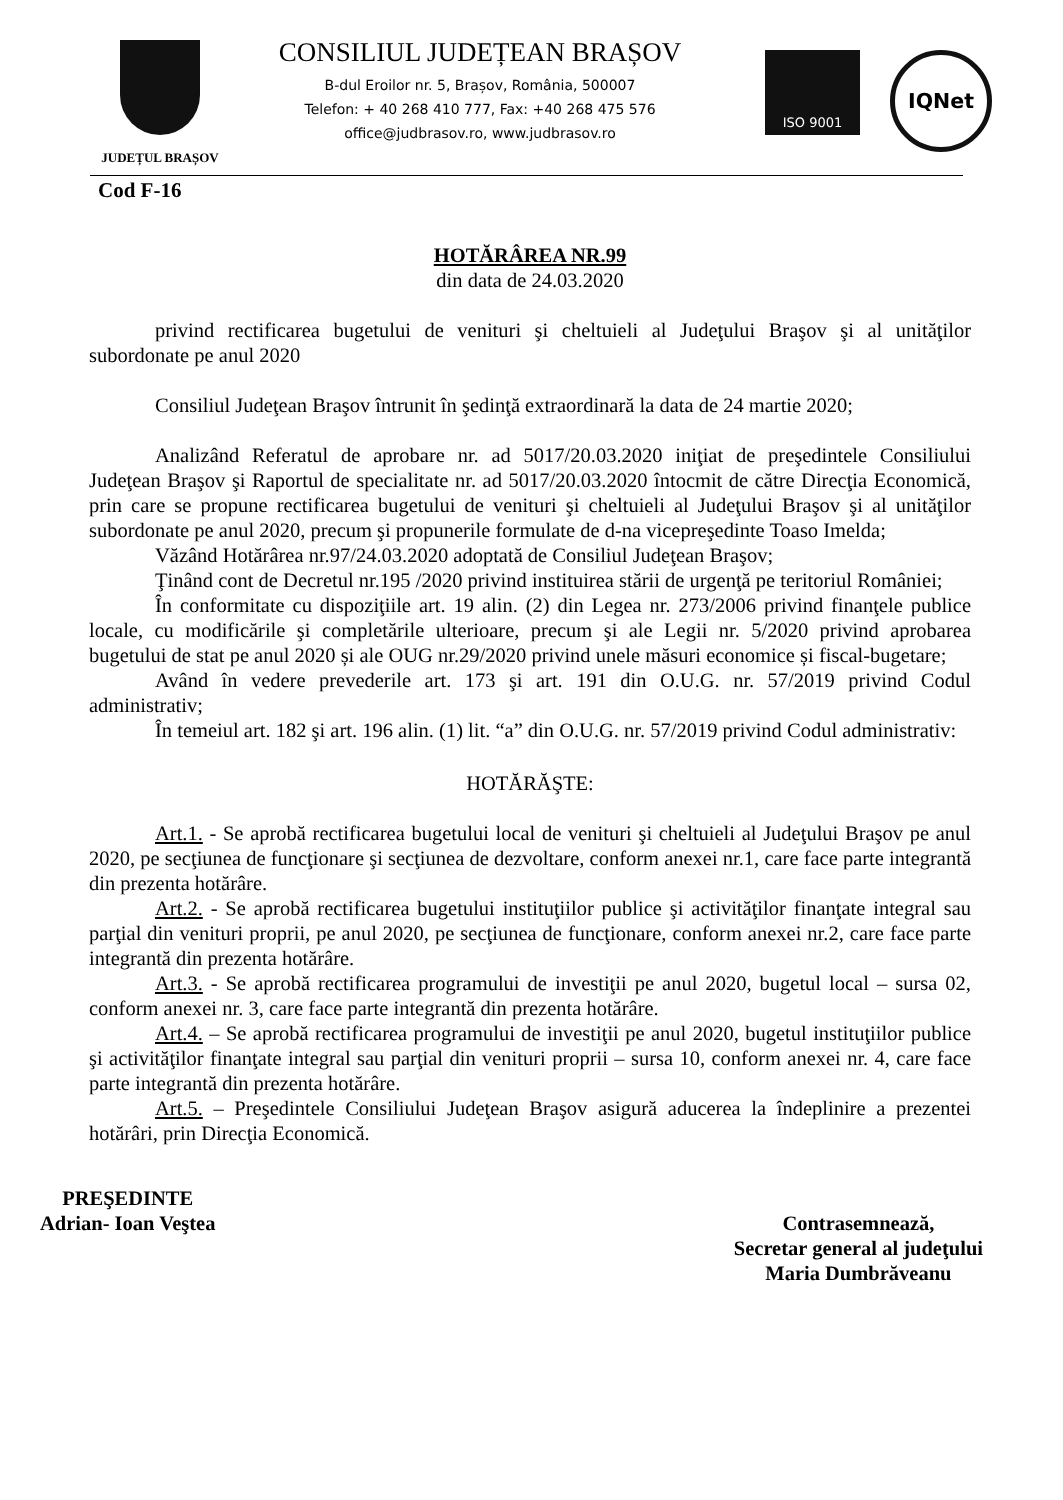JUDEȚUL BRAȘOV
CONSILIUL JUDEȚEAN BRAȘOV
B-dul Eroilor nr. 5, Brașov, România, 500007
Telefon: + 40 268 410 777, Fax: +40 268 475 576
office@judbrasov.ro, www.judbrasov.ro
ISO 9001
IQNet
Cod F-16
HOTĂRÂREA NR.99
din data de 24.03.2020
privind rectificarea bugetului de venituri şi cheltuieli al Judeţului Braşov şi al unităţilor subordonate pe anul 2020
Consiliul Judeţean Braşov întrunit în şedinţă extraordinară la data de 24 martie 2020;
Analizând Referatul de aprobare nr. ad 5017/20.03.2020 iniţiat de preşedintele Consiliului Judeţean Braşov şi Raportul de specialitate nr. ad 5017/20.03.2020 întocmit de către Direcţia Economică, prin care se propune rectificarea bugetului de venituri şi cheltuieli al Judeţului Braşov şi al unităţilor subordonate pe anul 2020, precum şi propunerile formulate de d-na vicepreşedinte Toaso Imelda;
Văzând Hotărârea nr.97/24.03.2020 adoptată de Consiliul Judeţean Braşov;
Ţinând cont de Decretul nr.195 /2020 privind instituirea stării de urgenţă pe teritoriul României;
În conformitate cu dispoziţiile art. 19 alin. (2) din Legea nr. 273/2006 privind finanţele publice locale, cu modificările şi completările ulterioare, precum şi ale Legii nr. 5/2020 privind aprobarea bugetului de stat pe anul 2020 și ale OUG nr.29/2020 privind unele măsuri economice și fiscal-bugetare;
Având în vedere prevederile art. 173 şi art. 191 din O.U.G. nr. 57/2019 privind Codul administrativ;
În temeiul art. 182 şi art. 196 alin. (1) lit. “a” din O.U.G. nr. 57/2019 privind Codul administrativ:
HOTĂRĂŞTE:
Art.1. - Se aprobă rectificarea bugetului local de venituri şi cheltuieli al Judeţului Braşov pe anul 2020, pe secţiunea de funcţionare şi secţiunea de dezvoltare, conform anexei nr.1, care face parte integrantă din prezenta hotărâre.
Art.2. - Se aprobă rectificarea bugetului instituţiilor publice şi activităţilor finanţate integral sau parţial din venituri proprii, pe anul 2020, pe secţiunea de funcţionare, conform anexei nr.2, care face parte integrantă din prezenta hotărâre.
Art.3. - Se aprobă rectificarea programului de investiţii pe anul 2020, bugetul local – sursa 02, conform anexei nr. 3, care face parte integrantă din prezenta hotărâre.
Art.4. – Se aprobă rectificarea programului de investiţii pe anul 2020, bugetul instituţiilor publice şi activităţilor finanţate integral sau parţial din venituri proprii – sursa 10, conform anexei nr. 4, care face parte integrantă din prezenta hotărâre.
Art.5. – Preşedintele Consiliului Judeţean Braşov asigură aducerea la îndeplinire a prezentei hotărâri, prin Direcţia Economică.
PREŞEDINTE
Adrian- Ioan Veştea
Contrasemnează,
Secretar general al judeţului
Maria Dumbrăveanu